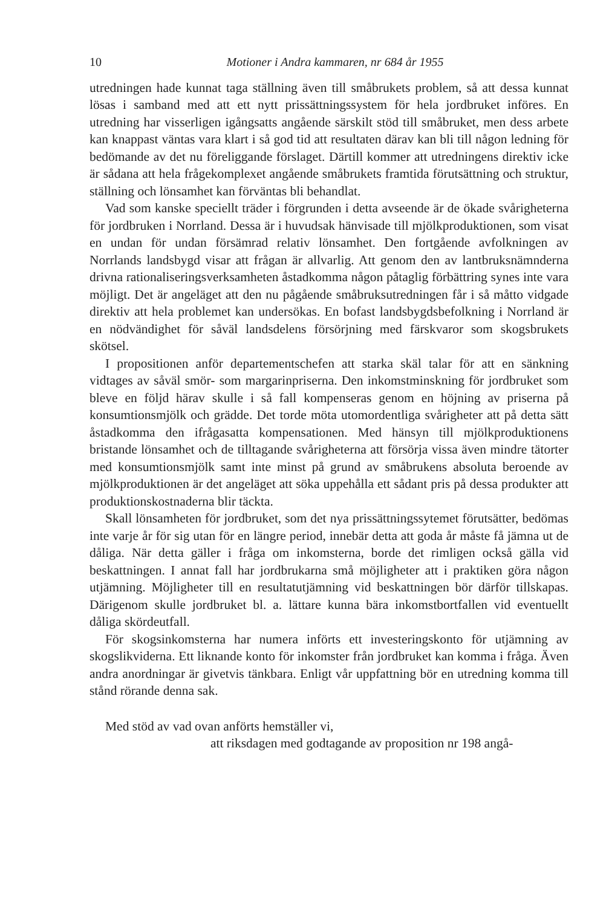10 Motioner i Andra kammaren, nr 684 år 1955
utredningen hade kunnat taga ställning även till småbrukets problem, så att dessa kunnat lösas i samband med att ett nytt prissättningssystem för hela jordbruket införes. En utredning har visserligen igångsatts angående särskilt stöd till småbruket, men dess arbete kan knappast väntas vara klart i så god tid att resultaten därav kan bli till någon ledning för bedömande av det nu föreliggande förslaget. Därtill kommer att utredningens direktiv icke är sådana att hela frågekomplexet angående småbrukets framtida förutsättning och struktur, ställning och lönsamhet kan förväntas bli behandlat.
Vad som kanske speciellt träder i förgrunden i detta avseende är de ökade svårigheterna för jordbruken i Norrland. Dessa är i huvudsak hänvisade till mjölkproduktionen, som visat en undan för undan försämrad relativ lönsamhet. Den fortgående avfolkningen av Norrlands landsbygd visar att frågan är allvarlig. Att genom den av lantbruksnämnderna drivna rationaliseringsverksamheten åstadkomma någon påtaglig förbättring synes inte vara möjligt. Det är angeläget att den nu pågående småbruksutredningen får i så måtto vidgade direktiv att hela problemet kan undersökas. En bofast landsbygdsbefolkning i Norrland är en nödvändighet för såväl landsdelens försörjning med färskvaror som skogsbrukets skötsel.
I propositionen anför departementschefen att starka skäl talar för att en sänkning vidtages av såväl smör- som margarinpriserna. Den inkomstminskning för jordbruket som bleve en följd härav skulle i så fall kompenseras genom en höjning av priserna på konsumtionsmjölk och grädde. Det torde möta utomordentliga svårigheter att på detta sätt åstadkomma den ifrågasatta kompensationen. Med hänsyn till mjölkproduktionens bristande lönsamhet och de tilltagande svårigheterna att försörja vissa även mindre tätorter med konsumtionsmjölk samt inte minst på grund av småbrukens absoluta beroende av mjölkproduktionen är det angeläget att söka uppehålla ett sådant pris på dessa produkter att produktionskostnaderna blir täckta.
Skall lönsamheten för jordbruket, som det nya prissättningssytemet förutsätter, bedömas inte varje år för sig utan för en längre period, innebär detta att goda år måste få jämna ut de dåliga. När detta gäller i fråga om inkomsterna, borde det rimligen också gälla vid beskattningen. I annat fall har jordbrukarna små möjligheter att i praktiken göra någon utjämning. Möjligheter till en resultatutjämning vid beskattningen bör därför tillskapas. Därigenom skulle jordbruket bl. a. lättare kunna bära inkomstbortfallen vid eventuellt dåliga skördeutfall.
För skogsinkomsterna har numera införts ett investeringskonto för utjämning av skogslikviderna. Ett liknande konto för inkomster från jordbruket kan komma i fråga. Även andra anordningar är givetvis tänkbara. Enligt vår uppfattning bör en utredning komma till stånd rörande denna sak.
Med stöd av vad ovan anförts hemställer vi,
att riksdagen med godtagande av proposition nr 198 angå-